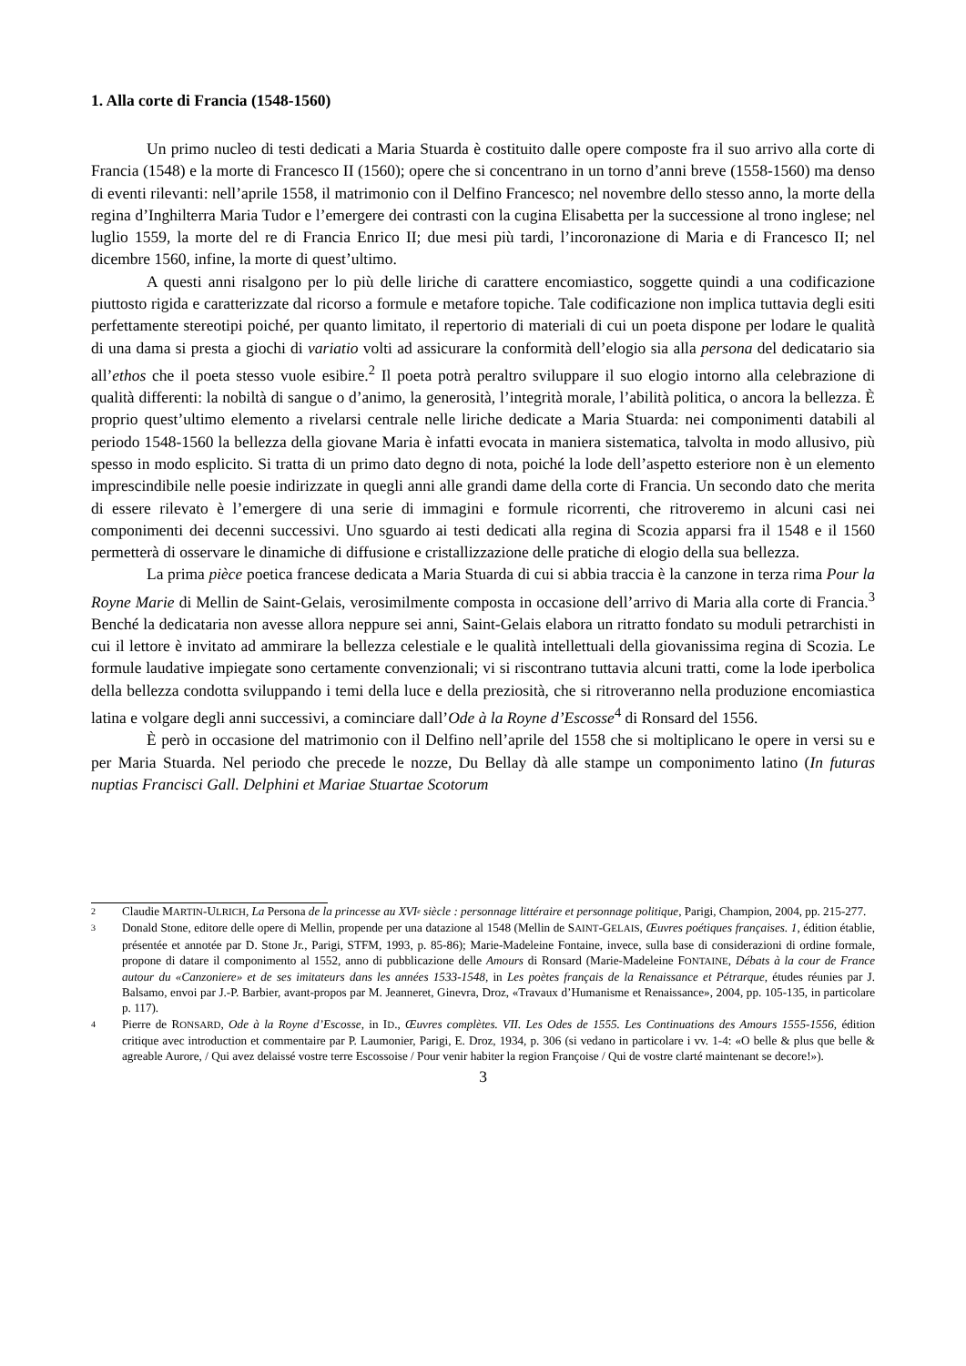1. Alla corte di Francia (1548-1560)
Un primo nucleo di testi dedicati a Maria Stuarda è costituito dalle opere composte fra il suo arrivo alla corte di Francia (1548) e la morte di Francesco II (1560); opere che si concentrano in un torno d’anni breve (1558-1560) ma denso di eventi rilevanti: nell’aprile 1558, il matrimonio con il Delfino Francesco; nel novembre dello stesso anno, la morte della regina d’Inghilterra Maria Tudor e l’emergere dei contrasti con la cugina Elisabetta per la successione al trono inglese; nel luglio 1559, la morte del re di Francia Enrico II; due mesi più tardi, l’incoronazione di Maria e di Francesco II; nel dicembre 1560, infine, la morte di quest’ultimo.
A questi anni risalgono per lo più delle liriche di carattere encomiastico, soggette quindi a una codificazione piuttosto rigida e caratterizzate dal ricorso a formule e metafore topiche. Tale codificazione non implica tuttavia degli esiti perfettamente stereotipi poiché, per quanto limitato, il repertorio di materiali di cui un poeta dispone per lodare le qualità di una dama si presta a giochi di variatio volti ad assicurare la conformità dell’elogio sia alla persona del dedicatario sia all’ethos che il poeta stesso vuole esibire.<sup>2</sup> Il poeta potrà peraltro sviluppare il suo elogio intorno alla celebrazione di qualità differenti: la nobiltà di sangue o d’animo, la generosità, l’integrità morale, l’abilità politica, o ancora la bellezza. È proprio quest’ultimo elemento a rivelarsi centrale nelle liriche dedicate a Maria Stuarda: nei componimenti databili al periodo 1548-1560 la bellezza della giovane Maria è infatti evocata in maniera sistematica, talvolta in modo allusivo, più spesso in modo esplicito. Si tratta di un primo dato degno di nota, poiché la lode dell’aspetto esteriore non è un elemento imprescindibile nelle poesie indirizzate in quegli anni alle grandi dame della corte di Francia. Un secondo dato che merita di essere rilevato è l’emergere di una serie di immagini e formule ricorrenti, che ritroveremo in alcuni casi nei componimenti dei decenni successivi. Uno sguardo ai testi dedicati alla regina di Scozia apparsi fra il 1548 e il 1560 permetterà di osservare le dinamiche di diffusione e cristallizzazione delle pratiche di elogio della sua bellezza.
La prima pièce poetica francese dedicata a Maria Stuarda di cui si abbia traccia è la canzone in terza rima Pour la Royne Marie di Mellin de Saint-Gelais, verosimilmente composta in occasione dell’arrivo di Maria alla corte di Francia.<sup>3</sup> Benché la dedicataria non avesse allora neppure sei anni, Saint-Gelais elabora un ritratto fondato su moduli petrarchisti in cui il lettore è invitato ad ammirare la bellezza celestiale e le qualità intellettuali della giovanissima regina di Scozia. Le formule laudative impiegate sono certamente convenzionali; vi si riscontrano tuttavia alcuni tratti, come la lode iperbolica della bellezza condotta sviluppando i temi della luce e della preziosità, che si ritroveranno nella produzione encomiastica latina e volgare degli anni successivi, a cominciare dall’Ode à la Royne d’Escosse<sup>4</sup> di Ronsard del 1556.
È però in occasione del matrimonio con il Delfino nell’aprile del 1558 che si moltiplicano le opere in versi su e per Maria Stuarda. Nel periodo che precede le nozze, Du Bellay dà alle stampe un componimento latino (In futuras nuptias Francisci Gall. Delphini et Mariae Stuartae Scotorum
<sup>2</sup> Claudie MARTIN-ULRICH, La Persona de la princesse au XVI<sup>e</sup> siècle : personnage littéraire et personnage politique, Parigi, Champion, 2004, pp. 215-277.
<sup>3</sup> Donald Stone, editore delle opere di Mellin, propende per una datazione al 1548 (Mellin de SAINT-GELAIS, Œuvres poétiques françaises. 1, édition établie, présentée et annotée par D. Stone Jr., Parigi, STFM, 1993, p. 85-86); Marie-Madeleine Fontaine, invece, sulla base di considerazioni di ordine formale, propone di datare il componimento al 1552, anno di pubblicazione delle Amours di Ronsard (Marie-Madeleine FONTAINE, Débats à la cour de France autour du «Canzoniere» et de ses imitateurs dans les années 1533-1548, in Les poètes français de la Renaissance et Pétrarque, études réunies par J. Balsamo, envoi par J.-P. Barbier, avant-propos par M. Jeanneret, Ginevra, Droz, «Travaux d’Humanisme et Renaissance», 2004, pp. 105-135, in particolare p. 117).
<sup>4</sup> Pierre de RONSARD, Ode à la Royne d’Escosse, in ID., Œuvres complètes. VII. Les Odes de 1555. Les Continuations des Amours 1555-1556, édition critique avec introduction et commentaire par P. Laumonier, Parigi, E. Droz, 1934, p. 306 (si vedano in particolare i vv. 1-4: «O belle & plus que belle & agreable Aurore, / Qui avez delaissé vostre terre Escossoise / Pour venir habiter la region Françoise / Qui de vostre clarté maintenant se decore!»).
3